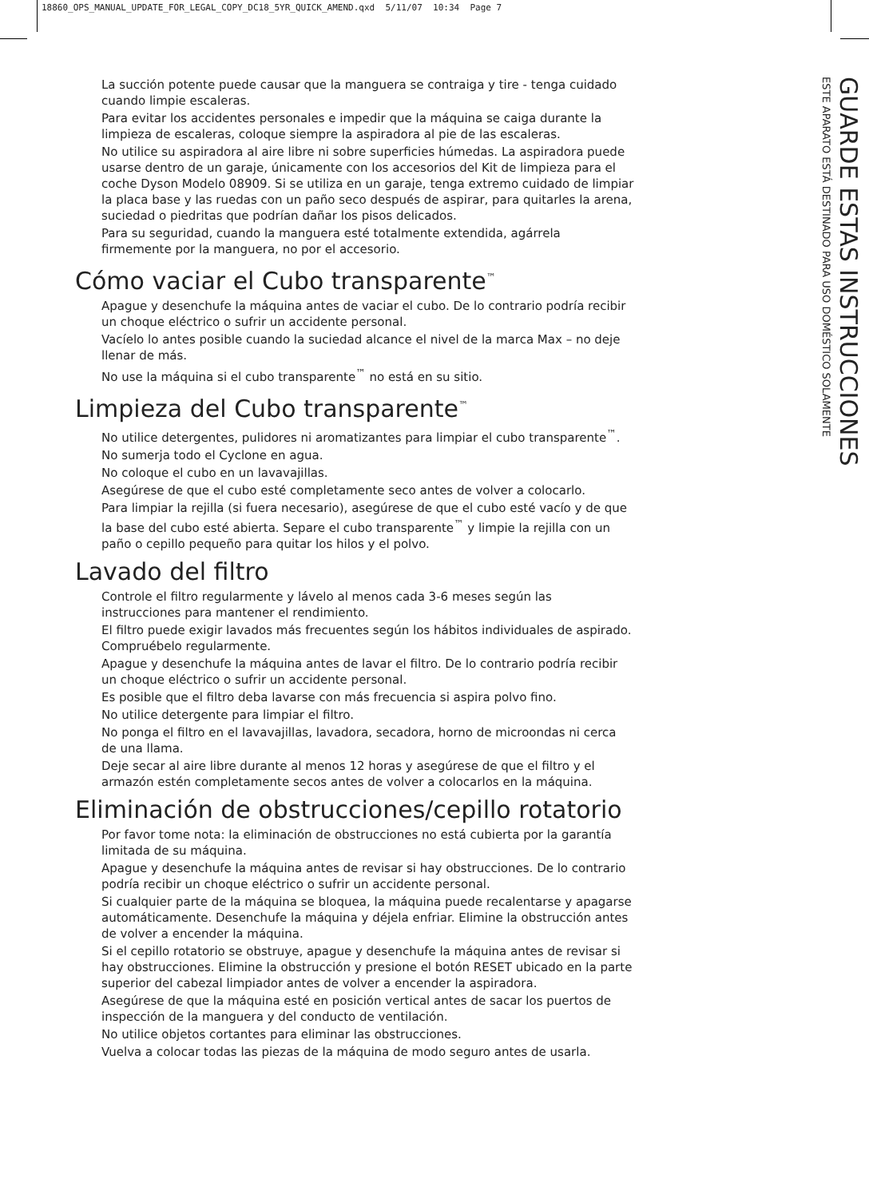18860_OPS_MANUAL_UPDATE_FOR_LEGAL_COPY_DC18_5YR_QUICK_AMEND.qxd 5/11/07 10:34 Page 7
La succión potente puede causar que la manguera se contraiga y tire - tenga cuidado cuando limpie escaleras.
Para evitar los accidentes personales e impedir que la máquina se caiga durante la limpieza de escaleras, coloque siempre la aspiradora al pie de las escaleras.
No utilice su aspiradora al aire libre ni sobre superficies húmedas. La aspiradora puede usarse dentro de un garaje, únicamente con los accesorios del Kit de limpieza para el coche Dyson Modelo 08909. Si se utiliza en un garaje, tenga extremo cuidado de limpiar la placa base y las ruedas con un paño seco después de aspirar, para quitarles la arena, suciedad o piedritas que podrían dañar los pisos delicados.
Para su seguridad, cuando la manguera esté totalmente extendida, agárrela firmemente por la manguera, no por el accesorio.
Cómo vaciar el Cubo transparente<sup>™</sup>
Apague y desenchufe la máquina antes de vaciar el cubo. De lo contrario podría recibir un choque eléctrico o sufrir un accidente personal.
Vacíelo lo antes posible cuando la suciedad alcance el nivel de la marca Max – no deje llenar de más.
No use la máquina si el cubo transparente<sup>™</sup> no está en su sitio.
Limpieza del Cubo transparente<sup>™</sup>
No utilice detergentes, pulidores ni aromatizantes para limpiar el cubo transparente<sup>™</sup>.
No sumerja todo el Cyclone en agua.
No coloque el cubo en un lavavajillas.
Asegúrese de que el cubo esté completamente seco antes de volver a colocarlo.
Para limpiar la rejilla (si fuera necesario), asegúrese de que el cubo esté vacío y de que la base del cubo esté abierta. Separe el cubo transparente<sup>™</sup> y limpie la rejilla con un paño o cepillo pequeño para quitar los hilos y el polvo.
Lavado del filtro
Controle el filtro regularmente y lávelo al menos cada 3-6 meses según las instrucciones para mantener el rendimiento.
El filtro puede exigir lavados más frecuentes según los hábitos individuales de aspirado. Compruébelo regularmente.
Apague y desenchufe la máquina antes de lavar el filtro. De lo contrario podría recibir un choque eléctrico o sufrir un accidente personal.
Es posible que el filtro deba lavarse con más frecuencia si aspira polvo fino.
No utilice detergente para limpiar el filtro.
No ponga el filtro en el lavavajillas, lavadora, secadora, horno de microondas ni cerca de una llama.
Deje secar al aire libre durante al menos 12 horas y asegúrese de que el filtro y el armazón estén completamente secos antes de volver a colocarlos en la máquina.
Eliminación de obstrucciones/cepillo rotatorio
Por favor tome nota: la eliminación de obstrucciones no está cubierta por la garantía limitada de su máquina.
Apague y desenchufe la máquina antes de revisar si hay obstrucciones. De lo contrario podría recibir un choque eléctrico o sufrir un accidente personal.
Si cualquier parte de la máquina se bloquea, la máquina puede recalentarse y apagarse automáticamente. Desenchufe la máquina y déjela enfriar. Elimine la obstrucción antes de volver a encender la máquina.
Si el cepillo rotatorio se obstruye, apague y desenchufe la máquina antes de revisar si hay obstrucciones. Elimine la obstrucción y presione el botón RESET ubicado en la parte superior del cabezal limpiador antes de volver a encender la aspiradora.
Asegúrese de que la máquina esté en posición vertical antes de sacar los puertos de inspección de la manguera y del conducto de ventilación.
No utilice objetos cortantes para eliminar las obstrucciones.
Vuelva a colocar todas las piezas de la máquina de modo seguro antes de usarla.
GUARDE ESTAS INSTRUCCIONES
ESTE APARATO ESTÁ DESTINADO PARA USO DOMÉSTICO SOLAMENTE